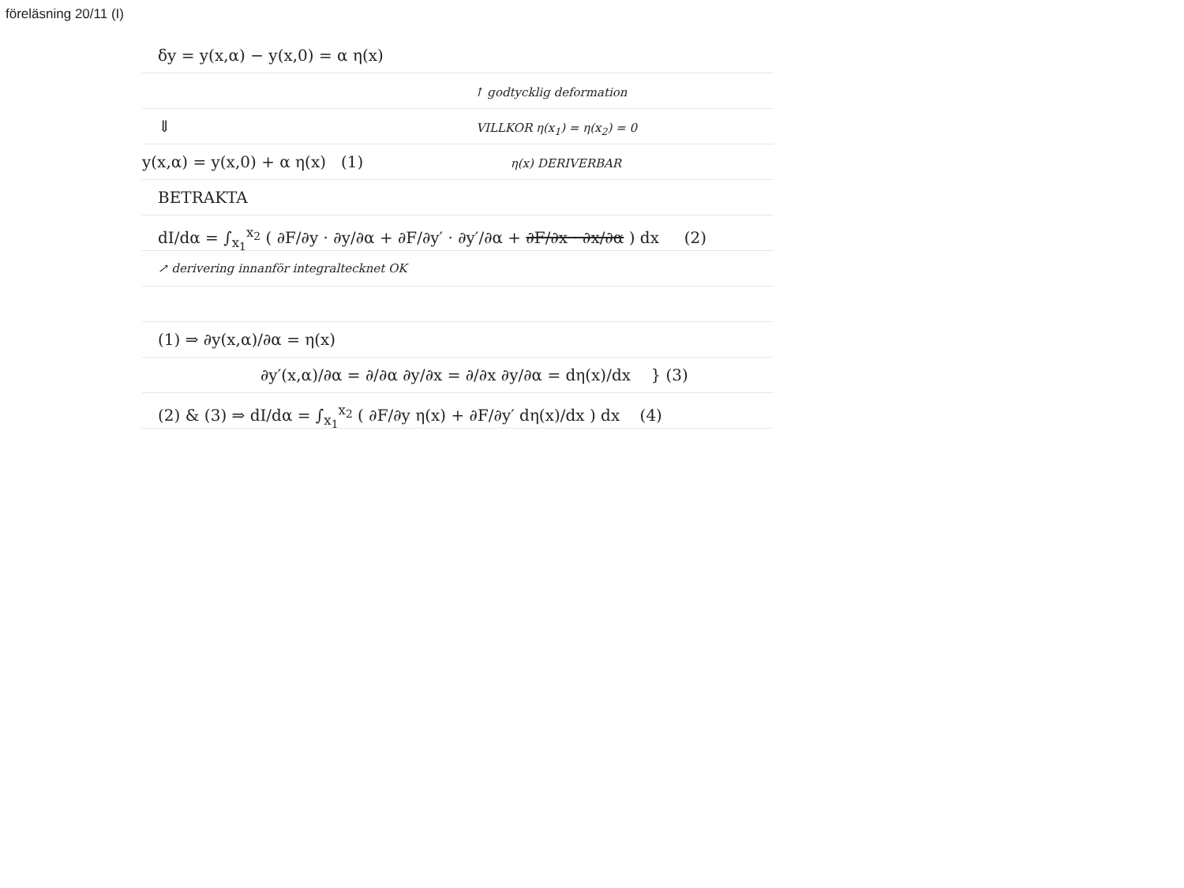föreläsning 20/11 (I)
δy = y(x,α) − y(x,0) = α η(x)
↑ godtycklig deformation
⇓ VILLKOR η(x<sub>1</sub>) = η(x<sub>2</sub>) = 0
y(x,α) = y(x,0) + α η(x) (1) η(x) DERIVERBAR
BETRAKTA
dI/dα = ∫<sub>x<sub>1</sub></sub><sup>x<sub>2</sub></sup> ( ∂F/∂y · ∂y/∂α + ∂F/∂y′ · ∂y′/∂α + ∂F/∂x · ∂x/∂α ) dx (2)
↗ derivering innanför integraltecknet OK
(1) ⇒ ∂y(x,α)/∂α = η(x)
∂y′(x,α)/∂α = ∂/∂α ∂y/∂x = ∂/∂x ∂y/∂α = dη(x)/dx } (3)
(2) & (3) ⇒ dI/dα = ∫<sub>x<sub>1</sub></sub><sup>x<sub>2</sub></sup> ( ∂F/∂y η(x) + ∂F/∂y′ dη(x)/dx ) dx (4)